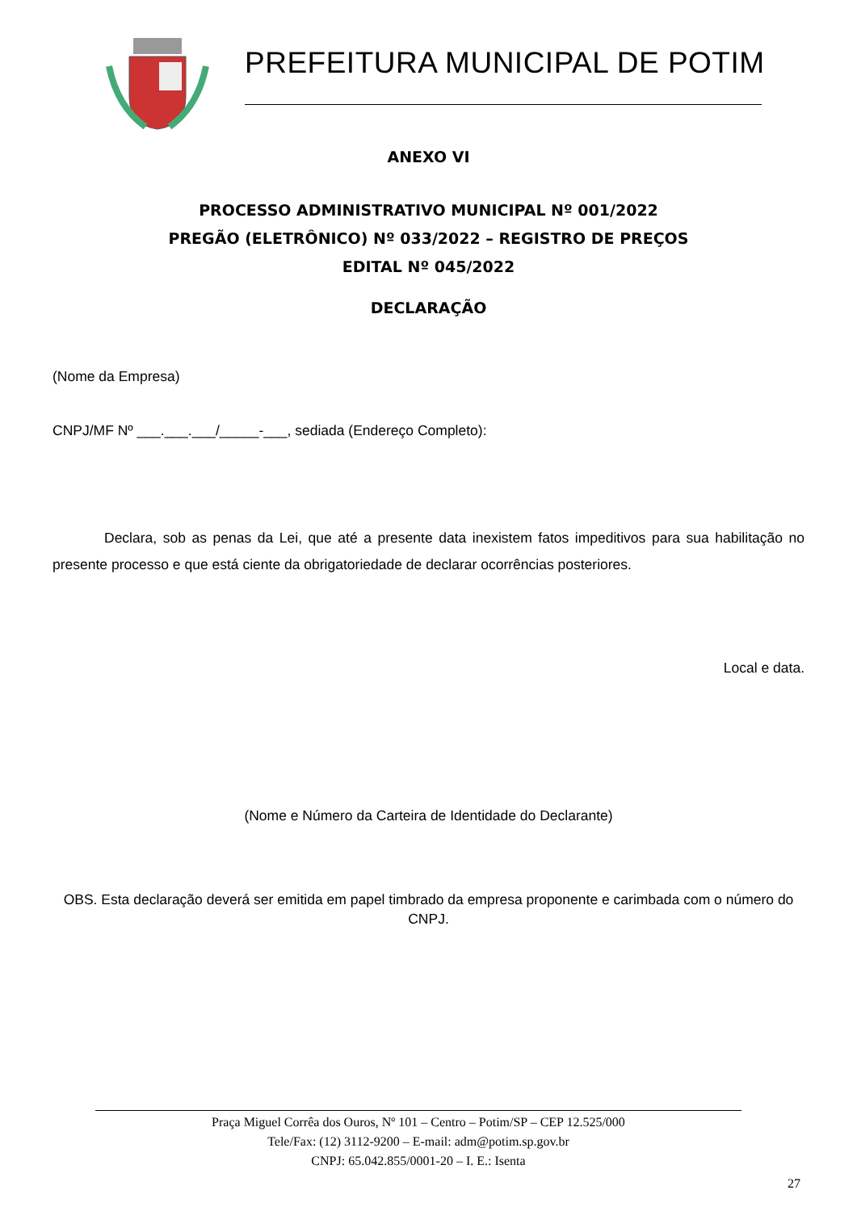PREFEITURA MUNICIPAL DE POTIM
ANEXO VI
PROCESSO ADMINISTRATIVO MUNICIPAL Nº 001/2022
PREGÃO (ELETRÔNICO) Nº 033/2022 – REGISTRO DE PREÇOS
EDITAL Nº 045/2022
DECLARAÇÃO
(Nome da Empresa)
CNPJ/MF Nº ___.___.___/_____-___, sediada (Endereço Completo):
Declara, sob as penas da Lei, que até a presente data inexistem fatos impeditivos para sua habilitação no presente processo e que está ciente da obrigatoriedade de declarar ocorrências posteriores.
Local e data.
(Nome e Número da Carteira de Identidade do Declarante)
OBS. Esta declaração deverá ser emitida em papel timbrado da empresa proponente e carimbada com o número do CNPJ.
Praça Miguel Corrêa dos Ouros, Nº 101 – Centro – Potim/SP – CEP 12.525/000
Tele/Fax: (12) 3112-9200 – E-mail: adm@potim.sp.gov.br
CNPJ: 65.042.855/0001-20 – I. E.: Isenta
27